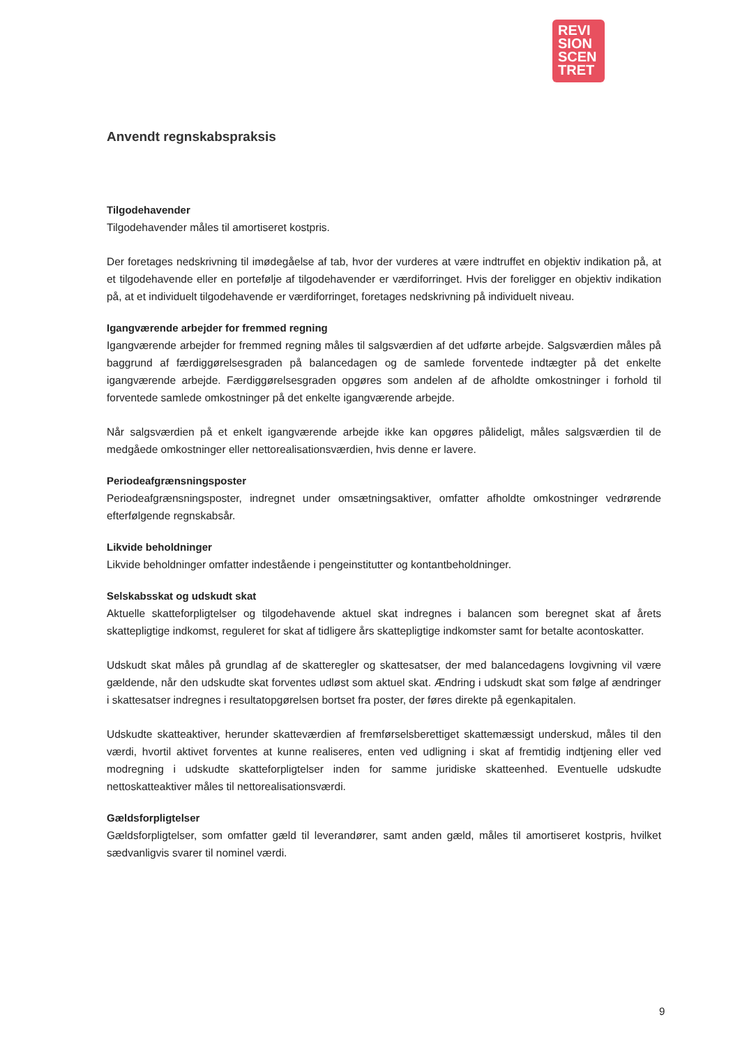REVI
SION
SCEN
TRET
Anvendt regnskabspraksis
Tilgodehavender
Tilgodehavender måles til amortiseret kostpris.
Der foretages nedskrivning til imødegåelse af tab, hvor der vurderes at være indtruffet en objektiv indikation på, at et tilgodehavende eller en portefølje af tilgodehavender er værdiforringet. Hvis der foreligger en objektiv indikation på, at et individuelt tilgodehavende er værdiforringet, foretages nedskrivning på individuelt niveau.
Igangværende arbejder for fremmed regning
Igangværende arbejder for fremmed regning måles til salgsværdien af det udførte arbejde. Salgsværdien måles på baggrund af færdiggørelsesgraden på balancedagen og de samlede forventede indtægter på det enkelte igangværende arbejde. Færdiggørelsesgraden opgøres som andelen af de afholdte omkostninger i forhold til forventede samlede omkostninger på det enkelte igangværende arbejde.
Når salgsværdien på et enkelt igangværende arbejde ikke kan opgøres pålideligt, måles salgsværdien til de medgåede omkostninger eller nettorealisationsværdien, hvis denne er lavere.
Periodeafgrænsningsposter
Periodeafgrænsningsposter, indregnet under omsætningsaktiver, omfatter afholdte omkostninger vedrørende efterfølgende regnskabsår.
Likvide beholdninger
Likvide beholdninger omfatter indestående i pengeinstitutter og kontantbeholdninger.
Selskabsskat og udskudt skat
Aktuelle skatteforpligtelser og tilgodehavende aktuel skat indregnes i balancen som beregnet skat af årets skattepligtige indkomst, reguleret for skat af tidligere års skattepligtige indkomster samt for betalte acontoskatter.
Udskudt skat måles på grundlag af de skatteregler og skattesatser, der med balancedagens lovgivning vil være gældende, når den udskudte skat forventes udløst som aktuel skat. Ændring i udskudt skat som følge af ændringer i skattesatser indregnes i resultatopgørelsen bortset fra poster, der føres direkte på egenkapitalen.
Udskudte skatteaktiver, herunder skatteværdien af fremførselsberettiget skattemæssigt underskud, måles til den værdi, hvortil aktivet forventes at kunne realiseres, enten ved udligning i skat af fremtidig indtjening eller ved modregning i udskudte skatteforpligtelser inden for samme juridiske skatteenhed. Eventuelle udskudte nettoskatteaktiver måles til nettorealisationsværdi.
Gældsforpligtelser
Gældsforpligtelser, som omfatter gæld til leverandører, samt anden gæld, måles til amortiseret kostpris, hvilket sædvanligvis svarer til nominel værdi.
9